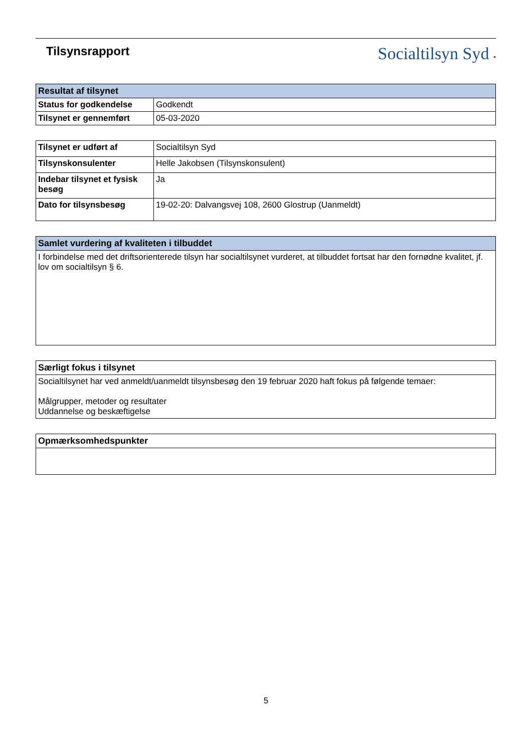Tilsynsrapport
Socialtilsyn Syd ▪
| Resultat af tilsynet | |
| --- | --- |
| Status for godkendelse | Godkendt |
| Tilsynet er gennemført | 05-03-2020 |
| Tilsynet er udført af | Socialtilsyn Syd |
| Tilsynskonsulenter | Helle Jakobsen (Tilsynskonsulent) |
| Indebar tilsynet et fysisk besøg | Ja |
| Dato for tilsynsbesøg | 19-02-20: Dalvangsvej 108, 2600 Glostrup (Uanmeldt) |
| Samlet vurdering af kvaliteten i tilbuddet |
| --- |
| I forbindelse med det driftsorienterede tilsyn har socialtilsynet vurderet, at tilbuddet fortsat har den fornødne kvalitet, jf. lov om socialtilsyn § 6. |
| Særligt fokus i tilsynet |
| --- |
| Socialtilsynet har ved anmeldt/uanmeldt tilsynsbesøg den 19 februar 2020 haft fokus på følgende temaer: Målgrupper, metoder og resultater Uddannelse og beskæftigelse |
| Opmærksomhedspunkter |
| --- |
5